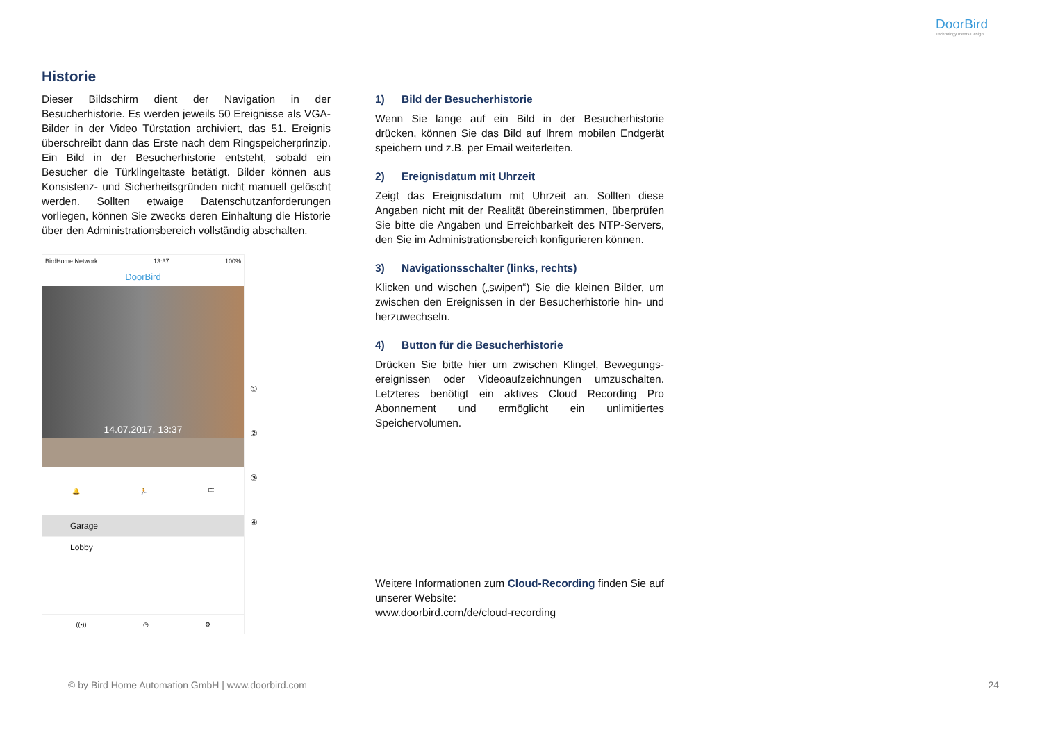DoorBird
Technology meets Design.
Historie
Dieser Bildschirm dient der Navigation in der Besucherhistorie. Es werden jeweils 50 Ereignisse als VGA-Bilder in der Video Türstation archiviert, das 51. Ereignis überschreibt dann das Erste nach dem Ringspeicherprinzip. Ein Bild in der Besucherhistorie entsteht, sobald ein Besucher die Türklingeltaste betätigt. Bilder können aus Konsistenz- und Sicherheitsgründen nicht manuell gelöscht werden. Sollten etwaige Datenschutzanforderungen vorliegen, können Sie zwecks deren Einhaltung die Historie über den Administrationsbereich vollständig abschalten.
BirdHome Network 13:37 100%
DoorBird
14.07.2017, 13:37
🔔 🏃 🎞
Garage
Lobby
((•)) ◷ ⚙
①
②
③
④
1) Bild der Besucherhistorie
Wenn Sie lange auf ein Bild in der Besucherhistorie drücken, können Sie das Bild auf Ihrem mobilen Endgerät speichern und z.B. per Email weiterleiten.
2) Ereignisdatum mit Uhrzeit
Zeigt das Ereignisdatum mit Uhrzeit an. Sollten diese Angaben nicht mit der Realität übereinstimmen, überprüfen Sie bitte die Angaben und Erreichbarkeit des NTP-Servers, den Sie im Administrationsbereich konfigurieren können.
3) Navigationsschalter (links, rechts)
Klicken und wischen („swipen“) Sie die kleinen Bilder, um zwischen den Ereignissen in der Besucherhistorie hin- und herzuwechseln.
4) Button für die Besucherhistorie
Drücken Sie bitte hier um zwischen Klingel, Bewegungs-ereignissen oder Videoaufzeichnungen umzuschalten. Letzteres benötigt ein aktives Cloud Recording Pro Abonnement und ermöglicht ein unlimitiertes Speichervolumen.
Weitere Informationen zum Cloud-Recording finden Sie auf unserer Website:
www.doorbird.com/de/cloud-recording
© by Bird Home Automation GmbH | www.doorbird.com
24